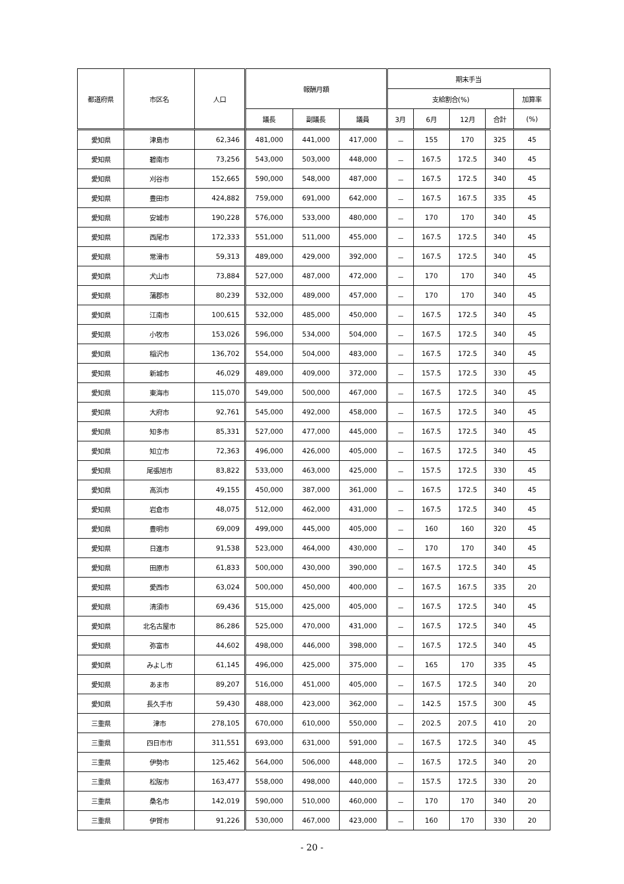| 都道府県 | 市区名 | 人口 | 報酬月額 | | | 期末手当 | | | | |
| --- | --- | --- | --- | --- | --- | --- | --- | --- | --- | --- |
| | | | | | | 支給割合(%) | | | | 加算率 |
| | | | 議長 | 副議長 | 議員 | 3月 | 6月 | 12月 | 合計 | (%) |
| 愛知県 | 津島市 | 62,346 | 481,000 | 441,000 | 417,000 | － | 155 | 170 | 325 | 45 |
| 愛知県 | 碧南市 | 73,256 | 543,000 | 503,000 | 448,000 | － | 167.5 | 172.5 | 340 | 45 |
| 愛知県 | 刈谷市 | 152,665 | 590,000 | 548,000 | 487,000 | － | 167.5 | 172.5 | 340 | 45 |
| 愛知県 | 豊田市 | 424,882 | 759,000 | 691,000 | 642,000 | － | 167.5 | 167.5 | 335 | 45 |
| 愛知県 | 安城市 | 190,228 | 576,000 | 533,000 | 480,000 | － | 170 | 170 | 340 | 45 |
| 愛知県 | 西尾市 | 172,333 | 551,000 | 511,000 | 455,000 | － | 167.5 | 172.5 | 340 | 45 |
| 愛知県 | 常滑市 | 59,313 | 489,000 | 429,000 | 392,000 | － | 167.5 | 172.5 | 340 | 45 |
| 愛知県 | 犬山市 | 73,884 | 527,000 | 487,000 | 472,000 | － | 170 | 170 | 340 | 45 |
| 愛知県 | 蒲郡市 | 80,239 | 532,000 | 489,000 | 457,000 | － | 170 | 170 | 340 | 45 |
| 愛知県 | 江南市 | 100,615 | 532,000 | 485,000 | 450,000 | － | 167.5 | 172.5 | 340 | 45 |
| 愛知県 | 小牧市 | 153,026 | 596,000 | 534,000 | 504,000 | － | 167.5 | 172.5 | 340 | 45 |
| 愛知県 | 稲沢市 | 136,702 | 554,000 | 504,000 | 483,000 | － | 167.5 | 172.5 | 340 | 45 |
| 愛知県 | 新城市 | 46,029 | 489,000 | 409,000 | 372,000 | － | 157.5 | 172.5 | 330 | 45 |
| 愛知県 | 東海市 | 115,070 | 549,000 | 500,000 | 467,000 | － | 167.5 | 172.5 | 340 | 45 |
| 愛知県 | 大府市 | 92,761 | 545,000 | 492,000 | 458,000 | － | 167.5 | 172.5 | 340 | 45 |
| 愛知県 | 知多市 | 85,331 | 527,000 | 477,000 | 445,000 | － | 167.5 | 172.5 | 340 | 45 |
| 愛知県 | 知立市 | 72,363 | 496,000 | 426,000 | 405,000 | － | 167.5 | 172.5 | 340 | 45 |
| 愛知県 | 尾張旭市 | 83,822 | 533,000 | 463,000 | 425,000 | － | 157.5 | 172.5 | 330 | 45 |
| 愛知県 | 高浜市 | 49,155 | 450,000 | 387,000 | 361,000 | － | 167.5 | 172.5 | 340 | 45 |
| 愛知県 | 岩倉市 | 48,075 | 512,000 | 462,000 | 431,000 | － | 167.5 | 172.5 | 340 | 45 |
| 愛知県 | 豊明市 | 69,009 | 499,000 | 445,000 | 405,000 | － | 160 | 160 | 320 | 45 |
| 愛知県 | 日進市 | 91,538 | 523,000 | 464,000 | 430,000 | － | 170 | 170 | 340 | 45 |
| 愛知県 | 田原市 | 61,833 | 500,000 | 430,000 | 390,000 | － | 167.5 | 172.5 | 340 | 45 |
| 愛知県 | 愛西市 | 63,024 | 500,000 | 450,000 | 400,000 | － | 167.5 | 167.5 | 335 | 20 |
| 愛知県 | 清須市 | 69,436 | 515,000 | 425,000 | 405,000 | － | 167.5 | 172.5 | 340 | 45 |
| 愛知県 | 北名古屋市 | 86,286 | 525,000 | 470,000 | 431,000 | － | 167.5 | 172.5 | 340 | 45 |
| 愛知県 | 弥富市 | 44,602 | 498,000 | 446,000 | 398,000 | － | 167.5 | 172.5 | 340 | 45 |
| 愛知県 | みよし市 | 61,145 | 496,000 | 425,000 | 375,000 | － | 165 | 170 | 335 | 45 |
| 愛知県 | あま市 | 89,207 | 516,000 | 451,000 | 405,000 | － | 167.5 | 172.5 | 340 | 20 |
| 愛知県 | 長久手市 | 59,430 | 488,000 | 423,000 | 362,000 | － | 142.5 | 157.5 | 300 | 45 |
| 三重県 | 津市 | 278,105 | 670,000 | 610,000 | 550,000 | － | 202.5 | 207.5 | 410 | 20 |
| 三重県 | 四日市市 | 311,551 | 693,000 | 631,000 | 591,000 | － | 167.5 | 172.5 | 340 | 45 |
| 三重県 | 伊勢市 | 125,462 | 564,000 | 506,000 | 448,000 | － | 167.5 | 172.5 | 340 | 20 |
| 三重県 | 松阪市 | 163,477 | 558,000 | 498,000 | 440,000 | － | 157.5 | 172.5 | 330 | 20 |
| 三重県 | 桑名市 | 142,019 | 590,000 | 510,000 | 460,000 | － | 170 | 170 | 340 | 20 |
| 三重県 | 伊賀市 | 91,226 | 530,000 | 467,000 | 423,000 | － | 160 | 170 | 330 | 20 |
- 20 -